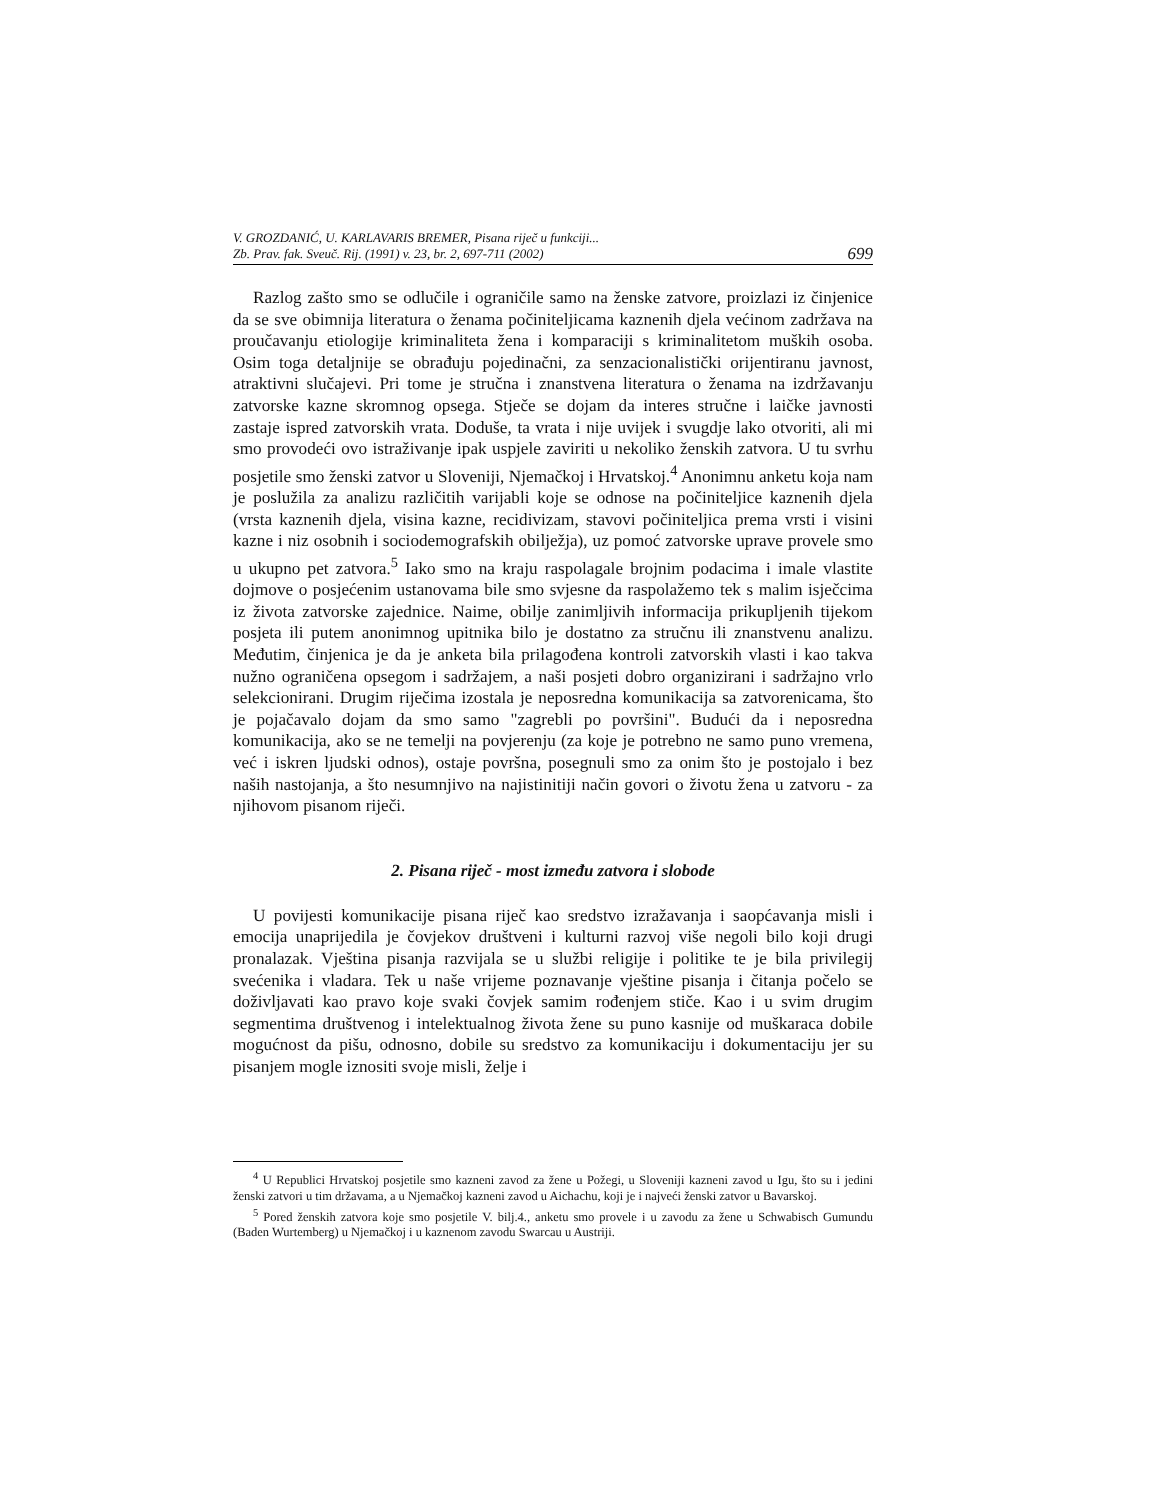V. GROZDANIĆ, U. KARLAVARIS BREMER, Pisana riječ u funkciji...
Zb. Prav. fak. Sveuč. Rij. (1991) v. 23, br. 2, 697-711 (2002)
699
Razlog zašto smo se odlučile i ograničile samo na ženske zatvore, proizlazi iz činjenice da se sve obimnija literatura o ženama počiniteljicama kaznenih djela većinom zadržava na proučavanju etiologije kriminaliteta žena i komparaciji s kriminalitetom muških osoba. Osim toga detaljnije se obrađuju pojedinačni, za senzacionalistički orijentiranu javnost, atraktivni slučajevi. Pri tome je stručna i znanstvena literatura o ženama na izdržavanju zatvorske kazne skromnog opsega. Stječe se dojam da interes stručne i laičke javnosti zastaje ispred zatvorskih vrata. Doduše, ta vrata i nije uvijek i svugdje lako otvoriti, ali mi smo provodeći ovo istraživanje ipak uspjele zaviriti u nekoliko ženskih zatvora. U tu svrhu posjetile smo ženski zatvor u Sloveniji, Njemačkoj i Hrvatskoj.<sup>4</sup> Anonimnu anketu koja nam je poslužila za analizu različitih varijabli koje se odnose na počiniteljice kaznenih djela (vrsta kaznenih djela, visina kazne, recidivizam, stavovi počiniteljica prema vrsti i visini kazne i niz osobnih i sociodemografskih obilježja), uz pomoć zatvorske uprave provele smo u ukupno pet zatvora.<sup>5</sup> Iako smo na kraju raspolagale brojnim podacima i imale vlastite dojmove o posjećenim ustanovama bile smo svjesne da raspolažemo tek s malim isječcima iz života zatvorske zajednice. Naime, obilje zanimljivih informacija prikupljenih tijekom posjeta ili putem anonimnog upitnika bilo je dostatno za stručnu ili znanstvenu analizu. Međutim, činjenica je da je anketa bila prilagođena kontroli zatvorskih vlasti i kao takva nužno ograničena opsegom i sadržajem, a naši posjeti dobro organizirani i sadržajno vrlo selekcionirani. Drugim riječima izostala je neposredna komunikacija sa zatvorenicama, što je pojačavalo dojam da smo samo "zagrebli po površini". Budući da i neposredna komunikacija, ako se ne temelji na povjerenju (za koje je potrebno ne samo puno vremena, već i iskren ljudski odnos), ostaje površna, posegnuli smo za onim što je postojalo i bez naših nastojanja, a što nesumnjivo na najistinitiji način govori o životu žena u zatvoru - za njihovom pisanom riječi.
2. Pisana riječ - most između zatvora i slobode
U povijesti komunikacije pisana riječ kao sredstvo izražavanja i saopćavanja misli i emocija unaprijedila je čovjekov društveni i kulturni razvoj više negoli bilo koji drugi pronalazak. Vještina pisanja razvijala se u službi religije i politike te je bila privilegij svećenika i vladara. Tek u naše vrijeme poznavanje vještine pisanja i čitanja počelo se doživljavati kao pravo koje svaki čovjek samim rođenjem stiče. Kao i u svim drugim segmentima društvenog i intelektualnog života žene su puno kasnije od muškaraca dobile mogućnost da pišu, odnosno, dobile su sredstvo za komunikaciju i dokumentaciju jer su pisanjem mogle iznositi svoje misli, želje i
<sup>4</sup> U Republici Hrvatskoj posjetile smo kazneni zavod za žene u Požegi, u Sloveniji kazneni zavod u Igu, što su i jedini ženski zatvori u tim državama, a u Njemačkoj kazneni zavod u Aichachu, koji je i najveći ženski zatvor u Bavarskoj.
<sup>5</sup> Pored ženskih zatvora koje smo posjetile V. bilj.4., anketu smo provele i u zavodu za žene u Schwabisch Gumundu (Baden Wurtemberg) u Njemačkoj i u kaznenom zavodu Swarcau u Austriji.